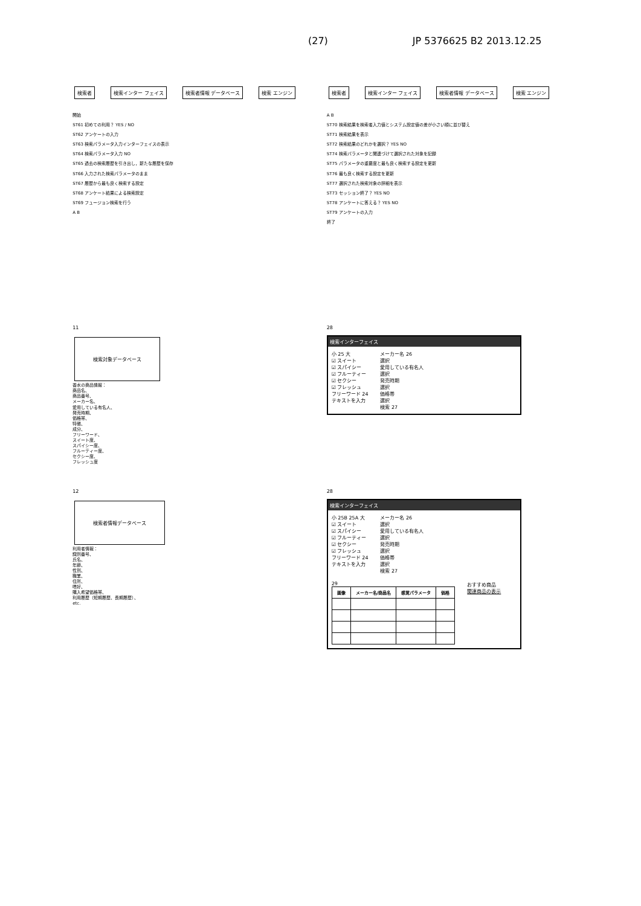(27) JP 5376625 B2 2013.12.25
検索者 検索インター フェイス 検索者情報 データベース 検索 エンジン
開始
ST61 初めての利用？ YES / NO
ST62 アンケートの入力
ST63 検索パラメータ入力インターフェイスの表示
ST64 検索パラメータ入力 NO
ST65 過去の検索履歴を引き出し，新たな履歴を保存
ST66 入力された検索パラメータのまま
ST67 履歴から最も良く検索する設定
ST68 アンケート結果による検索設定
ST69 フュージョン検索を行う
A B
検索者 検索インター フェイス 検索者情報 データベース 検索 エンジン
A B
ST70 検索結果を検索者入力値とシステム設定値の差が小さい順に並び替え
ST71 検索結果を表示
ST72 検索結果のどれかを選択？ YES NO
ST74 検索パラメータと関連づけて選択された対象を記録
ST75 パラメータの重要度と最も良く検索する設定を更新
ST76 最も良く検索する設定を更新
ST77 選択された検索対象の詳細を表示
ST73 セッション終了？ YES NO
ST78 アンケートに答える？ YES NO
ST79 アンケートの入力
終了
11
検索対象データベース
香水の商品情報：
商品名、
商品番号、
メーカー名、
愛用している有名人、
発売時期、
価格帯、
特徴、
成分、
フリーワード、
スイート度、
スパイシー度、
フルーティー度、
セクシー度、
フレッシュ度
28
検索インターフェイス
小 25 大
☑ スイート
☑ スパイシー
☑ フルーティー
☑ セクシー
☑ フレッシュ
フリーワード 24
テキストを入力
メーカー名 26
選択
愛用している有名人
選択
発売時期
選択
価格帯
選択
検索 27
12
検索者情報データベース
利用者情報：
識別番号、
氏名、
年齢、
性別、
職業、
住所、
嗜好、
購入希望価格帯、
利用履歴（短期履歴、長期履歴）、
etc.
28
検索インターフェイス
小 25B 25A 大
☑ スイート
☑ スパイシー
☑ フルーティー
☑ セクシー
☑ フレッシュ
フリーワード 24
テキストを入力
メーカー名 26
選択
愛用している有名人
選択
発売時期
選択
価格帯
選択
検索 27
29
| 画像 | メーカー名/商品名 | 感覚パラメータ | 価格 |
| --- | --- | --- | --- |
おすすめ商品
関連商品の表示